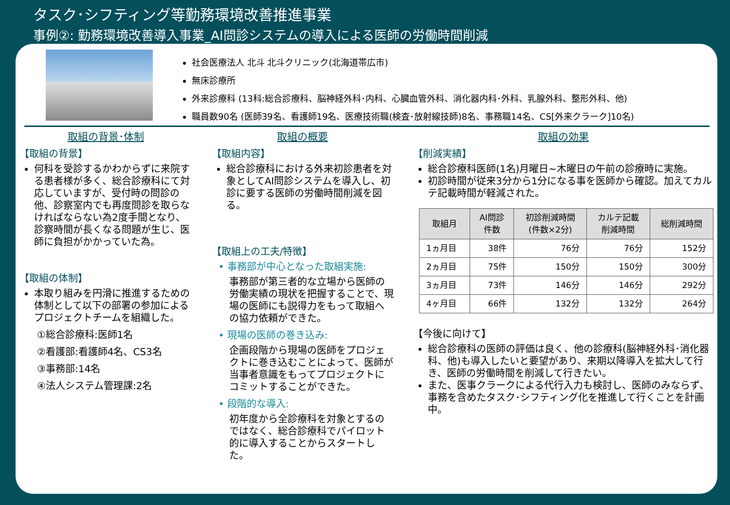タスク･シフティング等勤務環境改善推進事業
事例②: 勤務環境改善導入事業_AI問診システムの導入による医師の労働時間削減
社会医療法人 北斗 北斗クリニック(北海道帯広市)
無床診療所
外来診療科 (13科:総合診療科、脳神経外科･内科、心臓血管外科、消化器内科･外科、乳腺外科、整形外科、他)
職員数90名 (医師39名、看護師19名、医療技術職(検査･放射線技師)8名、事務職14名、CS[外来クラーク]10名)
取組の背景･体制
【取組の背景】
何科を受診するかわからずに来院する患者様が多く、総合診療科にて対応していますが、受付時の問診の他、診察室内でも再度問診を取らなければならない為2度手間となり、診察時間が長くなる問題が生じ、医師に負担がかかっていた為。
【取組の体制】
本取り組みを円滑に推進するための体制として以下の部署の参加によるプロジェクトチームを組織した。
①総合診療科:医師1名
②看護部:看護師4名、CS3名
③事務部:14名
④法人システム管理課:2名
取組の概要
【取組内容】
総合診療科における外来初診患者を対象としてAI問診システムを導入し、初診に要する医師の労働時間削減を図る。
【取組上の工夫/特徴】
• 事務部が中心となった取組実施:
事務部が第三者的な立場から医師の労働実績の現状を把握することで、現場の医師にも説得力をもって取組への協力依頼ができた。
• 現場の医師の巻き込み:
企画段階から現場の医師をプロジェクトに巻き込むことによって、医師が当事者意識をもってプロジェクトにコミットすることができた。
• 段階的な導入:
初年度から全診療科を対象とするのではなく、総合診療科でパイロット的に導入することからスタートした。
取組の効果
【削減実績】
総合診療科医師(1名)月曜日~木曜日の午前の診療時に実施。
初診時間が従来3分から1分になる事を医師から確認。加えてカルテ記載時間が軽減された。
| 取組月 | AI問診 件数 | 初診削減時間 (件数×2分) | カルテ記載 削減時間 | 総削減時間 |
| --- | --- | --- | --- | --- |
| 1ヵ月目 | 38件 | 76分 | 76分 | 152分 |
| 2ヵ月目 | 75件 | 150分 | 150分 | 300分 |
| 3ヵ月目 | 73件 | 146分 | 146分 | 292分 |
| 4ヶ月目 | 66件 | 132分 | 132分 | 264分 |
【今後に向けて】
総合診療科の医師の評価は良く、他の診療科(脳神経外科･消化器科、他)も導入したいと要望があり、来期以降導入を拡大して行き、医師の労働時間を削減して行きたい。
また、医事クラークによる代行入力も検討し、医師のみならず、事務を含めたタスク･シフティング化を推進して行くことを計画中。